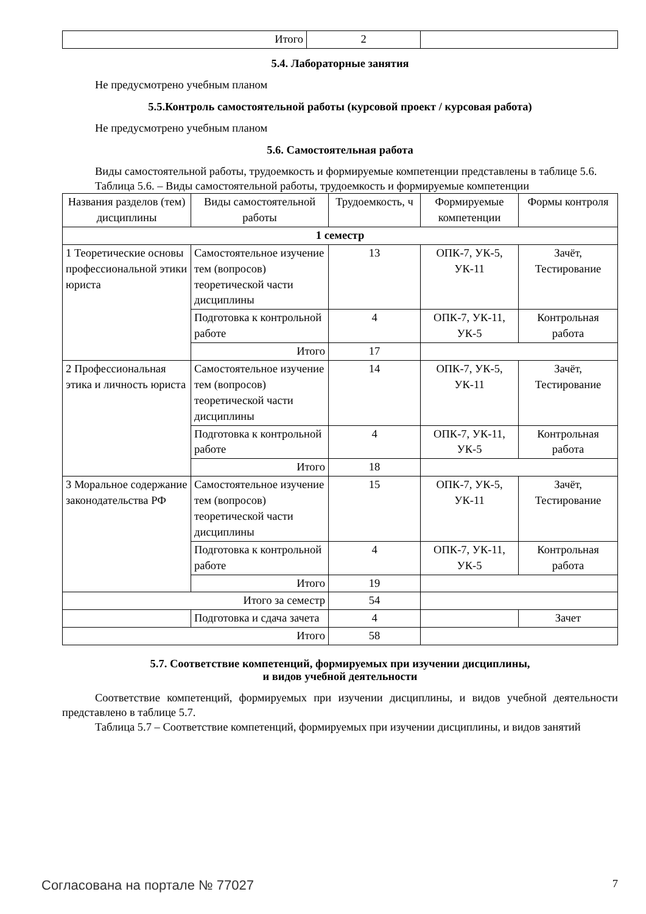| Итого | 2 | |
5.4. Лабораторные занятия
Не предусмотрено учебным планом
5.5.Контроль самостоятельной работы (курсовой проект / курсовая работа)
Не предусмотрено учебным планом
5.6. Самостоятельная работа
Виды самостоятельной работы, трудоемкость и формируемые компетенции представлены в таблице 5.6.
Таблица 5.6. – Виды самостоятельной работы, трудоемкость и формируемые компетенции
| Названия разделов (тем) дисциплины | Виды самостоятельной работы | Трудоемкость, ч | Формируемые компетенции | Формы контроля |
| --- | --- | --- | --- | --- |
| 1 семестр | | | | |
| 1 Теоретические основы профессиональной этики юриста | Самостоятельное изучение тем (вопросов) теоретической части дисциплины | 13 | ОПК-7, УК-5, УК-11 | Зачёт, Тестирование |
| | Подготовка к контрольной работе | 4 | ОПК-7, УК-11, УК-5 | Контрольная работа |
| | Итого | 17 | | |
| 2 Профессиональная этика и личность юриста | Самостоятельное изучение тем (вопросов) теоретической части дисциплины | 14 | ОПК-7, УК-5, УК-11 | Зачёт, Тестирование |
| | Подготовка к контрольной работе | 4 | ОПК-7, УК-11, УК-5 | Контрольная работа |
| | Итого | 18 | | |
| 3 Моральное содержание законодательства РФ | Самостоятельное изучение тем (вопросов) теоретической части дисциплины | 15 | ОПК-7, УК-5, УК-11 | Зачёт, Тестирование |
| | Подготовка к контрольной работе | 4 | ОПК-7, УК-11, УК-5 | Контрольная работа |
| | Итого | 19 | | |
| Итого за семестр | | 54 | | |
| | Подготовка и сдача зачета | 4 | | Зачет |
| Итого | | 58 | | |
5.7. Соответствие компетенций, формируемых при изучении дисциплины,
и видов учебной деятельности
Соответствие компетенций, формируемых при изучении дисциплины, и видов учебной деятельности представлено в таблице 5.7.
Таблица 5.7 – Соответствие компетенций, формируемых при изучении дисциплины, и видов занятий
Согласована на портале № 77027 7